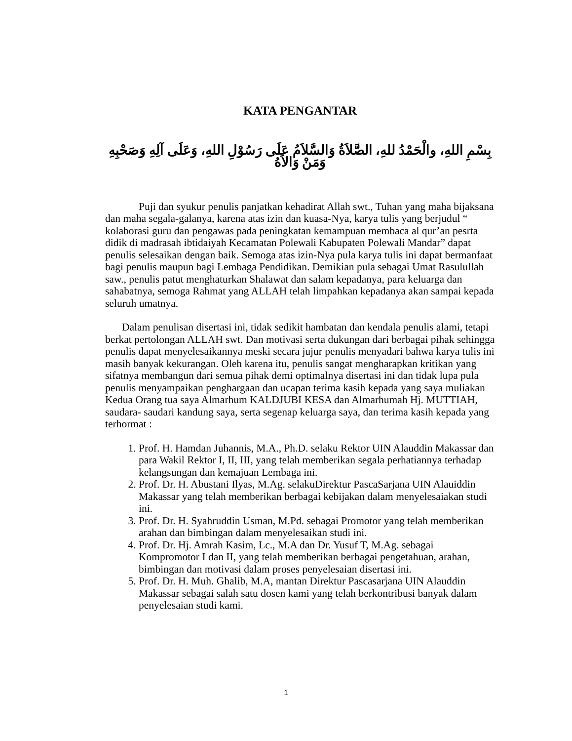KATA PENGANTAR
بِسْمِ اللهِ، والْحَمْدُ للهِ، الصَّلاَةُ وَالسَّلاَمُ عَلَى رَسُوْلِ اللهِ، وَعَلَى آلِهِ وَصَحْبِهِ وَمَنْ وَالاَهُ
Puji dan syukur penulis panjatkan kehadirat Allah swt., Tuhan yang maha bijaksana dan maha segala-galanya, karena atas izin dan kuasa-Nya, karya tulis yang berjudul “ kolaborasi guru dan pengawas pada peningkatan kemampuan membaca al qur’an pesrta didik di madrasah ibtidaiyah Kecamatan Polewali Kabupaten Polewali Mandar” dapat penulis selesaikan dengan baik. Semoga atas izin-Nya pula karya tulis ini dapat bermanfaat bagi penulis maupun bagi Lembaga Pendidikan. Demikian pula sebagai Umat Rasulullah saw., penulis patut menghaturkan Shalawat dan salam kepadanya, para keluarga dan sahabatnya, semoga Rahmat yang ALLAH telah limpahkan kepadanya akan sampai kepada seluruh umatnya.
Dalam penulisan disertasi ini, tidak sedikit hambatan dan kendala penulis alami, tetapi berkat pertolongan ALLAH swt. Dan motivasi serta dukungan dari berbagai pihak sehingga penulis dapat menyelesaikannya meski secara jujur penulis menyadari bahwa karya tulis ini masih banyak kekurangan. Oleh karena itu, penulis sangat mengharapkan kritikan yang sifatnya membangun dari semua pihak demi optimalnya disertasi ini dan tidak lupa pula penulis menyampaikan penghargaan dan ucapan terima kasih kepada yang saya muliakan Kedua Orang tua saya Almarhum KALDJUBI KESA dan Almarhumah Hj. MUTTIAH, saudara- saudari kandung saya, serta segenap keluarga saya, dan terima kasih kepada yang terhormat :
1. Prof. H. Hamdan Juhannis, M.A., Ph.D. selaku Rektor UIN Alauddin Makassar dan para Wakil Rektor I, II, III, yang telah memberikan segala perhatiannya terhadap kelangsungan dan kemajuan Lembaga ini.
2. Prof. Dr. H. Abustani Ilyas, M.Ag. selakuDirektur PascaSarjana UIN Alauiddin Makassar yang telah memberikan berbagai kebijakan dalam menyelesaiakan studi ini.
3. Prof. Dr. H. Syahruddin Usman, M.Pd. sebagai Promotor yang telah memberikan arahan dan bimbingan dalam menyelesaikan studi ini.
4. Prof. Dr. Hj. Amrah Kasim, Lc., M.A dan Dr. Yusuf T, M.Ag. sebagai Kompromotor I dan II, yang telah memberikan berbagai pengetahuan, arahan, bimbingan dan motivasi dalam proses penyelesaian disertasi ini.
5. Prof. Dr. H. Muh. Ghalib, M.A, mantan Direktur Pascasarjana UIN Alauddin Makassar sebagai salah satu dosen kami yang telah berkontribusi banyak dalam penyelesaian studi kami.
1